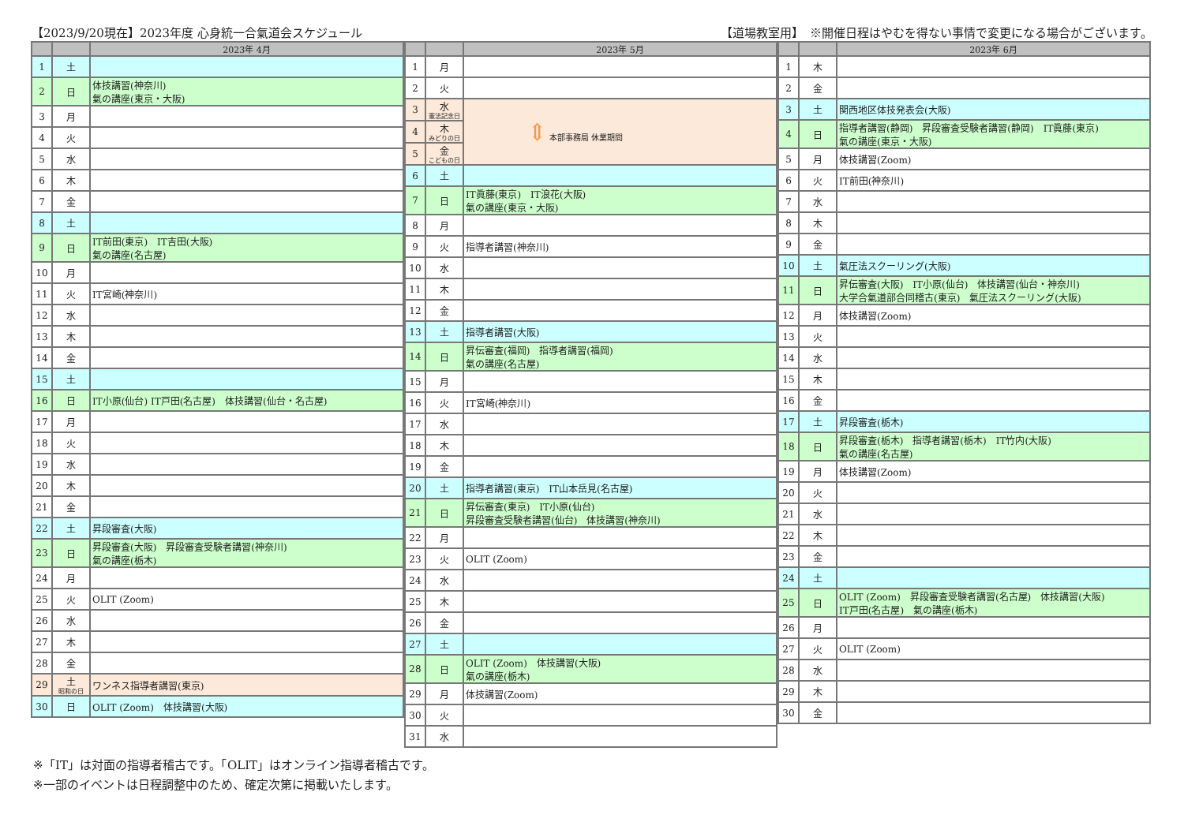【2023/9/20現在】2023年度 心身統一合氣道会スケジュール 【道場教室用】　※開催日程はやむを得ない事情で変更になる場合がございます。
| | | 2023年 4月 |
| --- | --- | --- |
| 1 | 土 | |
| 2 | 日 | 体技講習(神奈川) 氣の講座(東京・大阪) |
| 3 | 月 | |
| 4 | 火 | |
| 5 | 水 | |
| 6 | 木 | |
| 7 | 金 | |
| 8 | 土 | |
| 9 | 日 | IT前田(東京) IT吉田(大阪) 氣の講座(名古屋) |
| 10 | 月 | |
| 11 | 火 | IT宮崎(神奈川) |
| 12 | 水 | |
| 13 | 木 | |
| 14 | 金 | |
| 15 | 土 | |
| 16 | 日 | IT小原(仙台) IT戸田(名古屋) 体技講習(仙台・名古屋) |
| 17 | 月 | |
| 18 | 火 | |
| 19 | 水 | |
| 20 | 木 | |
| 21 | 金 | |
| 22 | 土 | 昇段審査(大阪) |
| 23 | 日 | 昇段審査(大阪) 昇段審査受験者講習(神奈川) 氣の講座(栃木) |
| 24 | 月 | |
| 25 | 火 | OLIT (Zoom) |
| 26 | 水 | |
| 27 | 木 | |
| 28 | 金 | |
| 29 | 土 昭和の日 | ワンネス指導者講習(東京) |
| 30 | 日 | OLIT (Zoom) 体技講習(大阪) |
| | | 2023年 5月 |
| --- | --- | --- |
| 1 | 月 | |
| 2 | 火 | |
| 3 | 水 憲法記念日 | ⇕ 本部事務局 休業期間 |
| 4 | 木 みどりの日 | |
| 5 | 金 こどもの日 | |
| 6 | 土 | |
| 7 | 日 | IT眞藤(東京) IT浪花(大阪) 氣の講座(東京・大阪) |
| 8 | 月 | |
| 9 | 火 | 指導者講習(神奈川) |
| 10 | 水 | |
| 11 | 木 | |
| 12 | 金 | |
| 13 | 土 | 指導者講習(大阪) |
| 14 | 日 | 昇伝審査(福岡) 指導者講習(福岡) 氣の講座(名古屋) |
| 15 | 月 | |
| 16 | 火 | IT宮崎(神奈川) |
| 17 | 水 | |
| 18 | 木 | |
| 19 | 金 | |
| 20 | 土 | 指導者講習(東京) IT山本岳見(名古屋) |
| 21 | 日 | 昇伝審査(東京) IT小原(仙台) 昇段審査受験者講習(仙台) 体技講習(神奈川) |
| 22 | 月 | |
| 23 | 火 | OLIT (Zoom) |
| 24 | 水 | |
| 25 | 木 | |
| 26 | 金 | |
| 27 | 土 | |
| 28 | 日 | OLIT (Zoom) 体技講習(大阪) 氣の講座(栃木) |
| 29 | 月 | 体技講習(Zoom) |
| 30 | 火 | |
| 31 | 水 | |
| | | 2023年 6月 |
| --- | --- | --- |
| 1 | 木 | |
| 2 | 金 | |
| 3 | 土 | 関西地区体技発表会(大阪) |
| 4 | 日 | 指導者講習(静岡) 昇段審査受験者講習(静岡) IT眞藤(東京) 氣の講座(東京・大阪) |
| 5 | 月 | 体技講習(Zoom) |
| 6 | 火 | IT前田(神奈川) |
| 7 | 水 | |
| 8 | 木 | |
| 9 | 金 | |
| 10 | 土 | 氣圧法スクーリング(大阪) |
| 11 | 日 | 昇伝審査(大阪) IT小原(仙台) 体技講習(仙台・神奈川) 大学合氣道部合同稽古(東京) 氣圧法スクーリング(大阪) |
| 12 | 月 | 体技講習(Zoom) |
| 13 | 火 | |
| 14 | 水 | |
| 15 | 木 | |
| 16 | 金 | |
| 17 | 土 | 昇段審査(栃木) |
| 18 | 日 | 昇段審査(栃木) 指導者講習(栃木) IT竹内(大阪) 氣の講座(名古屋) |
| 19 | 月 | 体技講習(Zoom) |
| 20 | 火 | |
| 21 | 水 | |
| 22 | 木 | |
| 23 | 金 | |
| 24 | 土 | |
| 25 | 日 | OLIT (Zoom) 昇段審査受験者講習(名古屋) 体技講習(大阪) IT戸田(名古屋) 氣の講座(栃木) |
| 26 | 月 | |
| 27 | 火 | OLIT (Zoom) |
| 28 | 水 | |
| 29 | 木 | |
| 30 | 金 | |
※「IT」は対面の指導者稽古です。「OLIT」はオンライン指導者稽古です。
※一部のイベントは日程調整中のため、確定次第に掲載いたします。